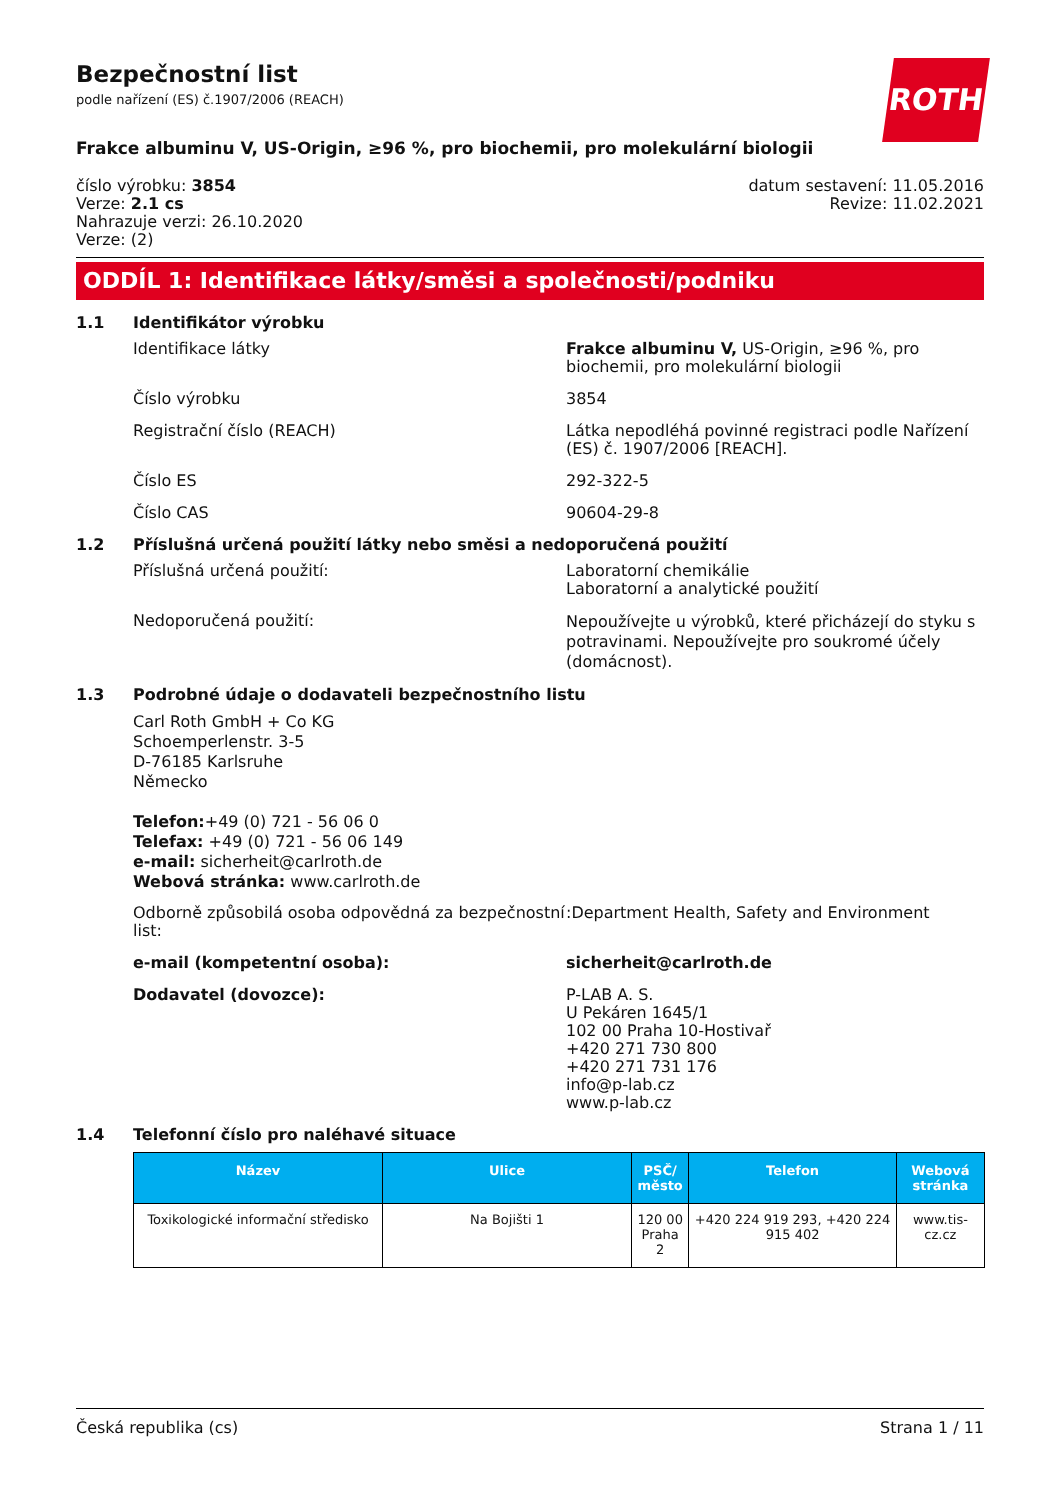ROTH
Bezpečnostní list
podle nařízení (ES) č.1907/2006 (REACH)
Frakce albuminu V, US-Origin, ≥96 %, pro biochemii, pro molekulární biologii
číslo výrobku: 3854
Verze: 2.1 cs
Nahrazuje verzi: 26.10.2020
Verze: (2)
datum sestavení: 11.05.2016
Revize: 11.02.2021
ODDÍL 1: Identifikace látky/směsi a společnosti/podniku
1.1 Identifikátor výrobku
Identifikace látky Frakce albuminu V, US-Origin, ≥96 %, pro biochemii, pro molekulární biologii
Číslo výrobku 3854
Registrační číslo (REACH) Látka nepodléhá povinné registraci podle Nařízení (ES) č. 1907/2006 [REACH].
Číslo ES 292-322-5
Číslo CAS 90604-29-8
1.2 Příslušná určená použití látky nebo směsi a nedoporučená použití
Příslušná určená použití: Laboratorní chemikálie
Laboratorní a analytické použití
Nedoporučená použití:
Nepoužívejte u výrobků, které přicházejí do styku s potravinami. Nepoužívejte pro soukromé účely (domácnost).
1.3 Podrobné údaje o dodavateli bezpečnostního listu
Carl Roth GmbH + Co KG
Schoemperlenstr. 3-5
D-76185 Karlsruhe
Německo
Telefon:+49 (0) 721 - 56 06 0
Telefax: +49 (0) 721 - 56 06 149
e-mail: sicherheit@carlroth.de
Webová stránka: www.carlroth.de
Odborně způsobilá osoba odpovědná za bezpečnostní list:
:Department Health, Safety and Environment
e-mail (kompetentní osoba): sicherheit@carlroth.de
Dodavatel (dovozce): P-LAB A. S.
U Pekáren 1645/1
102 00 Praha 10-Hostivař
+420 271 730 800
+420 271 731 176
info@p-lab.cz
www.p-lab.cz
1.4 Telefonní číslo pro naléhavé situace
| Název | Ulice | PSČ/ město | Telefon | Webová stránka |
| --- | --- | --- | --- | --- |
| Toxikologické informační středisko | Na Bojišti 1 | 120 00 Praha 2 | +420 224 919 293, +420 224 915 402 | www.tis-cz.cz |
Česká republika (cs) Strana 1 / 11